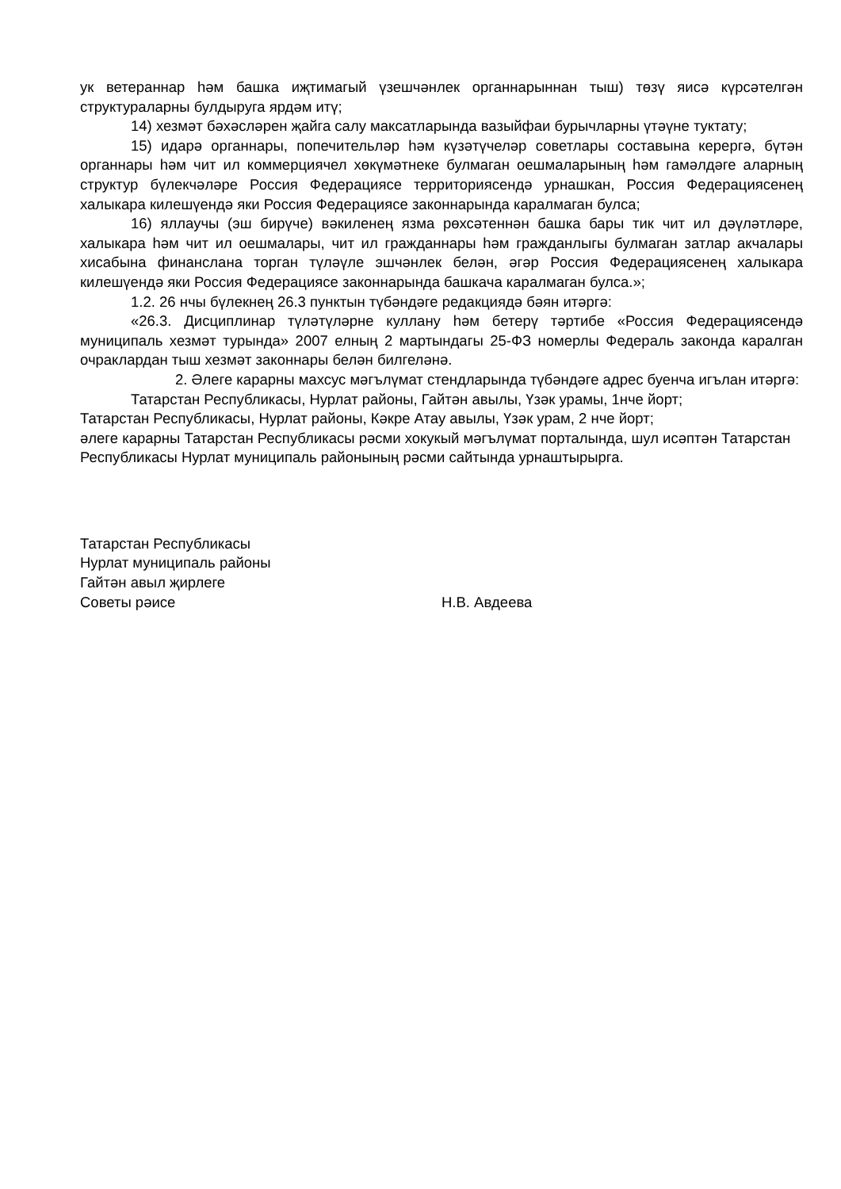ук ветераннар һәм башка иҗтимагый үзешчәнлек органнарыннан тыш) төзү яисә күрсәтелгән структураларны булдыруга ярдәм итү;
14) хезмәт бәхәсләрен җайга салу максатларында вазыйфаи бурычларны үтәүне туктату;
15) идарә органнары, попечительләр һәм күзәтүчеләр советлары составына керергә, бүтән органнары һәм чит ил коммерциячел хөкүмәтнеке булмаган оешмаларының һәм гамәлдәге аларның структур бүлекчәләре Россия Федерациясе территориясендә урнашкан, Россия Федерациясенең халыкара килешүендә яки Россия Федерациясе законнарында каралмаган булса;
16) яллаучы (эш бирүче) вәкиленең язма рөхсәтеннән башка бары тик чит ил дәүләтләре, халыкара һәм чит ил оешмалары, чит ил гражданнары һәм гражданлыгы булмаган затлар акчалары хисабына финанслана торган түләүле эшчәнлек белән, әгәр Россия Федерациясенең халыкара килешүендә яки Россия Федерациясе законнарында башкача каралмаган булса.»;
1.2. 26 нчы бүлекнең 26.3 пунктын түбәндәге редакциядә бәян итәргә:
«26.3. Дисциплинар түләтүләрне куллану һәм бетерү тәртибе «Россия Федерациясендә муниципаль хезмәт турында» 2007 елның 2 мартындагы 25-ФЗ номерлы Федераль законда каралган очраклардан тыш хезмәт законнары белән билгеләнә.
2. Әлеге карарны махсус мәгълүмат стендларында түбәндәге адрес буенча игълан итәргә:
Татарстан Республикасы, Нурлат районы, Гайтән авылы, Үзәк урамы, 1нче йорт;
Татарстан Республикасы, Нурлат районы, Кәкре Атау авылы, Үзәк урам, 2 нче йорт;
әлеге карарны Татарстан Республикасы рәсми хокукый мәгълүмат порталында, шул исәптән Татарстан Республикасы Нурлат муниципаль районының рәсми сайтында урнаштырырга.
Татарстан Республикасы
Нурлат муниципаль районы
Гайтән авыл җирлеге
Советы рәисе
Н.В. Авдеева